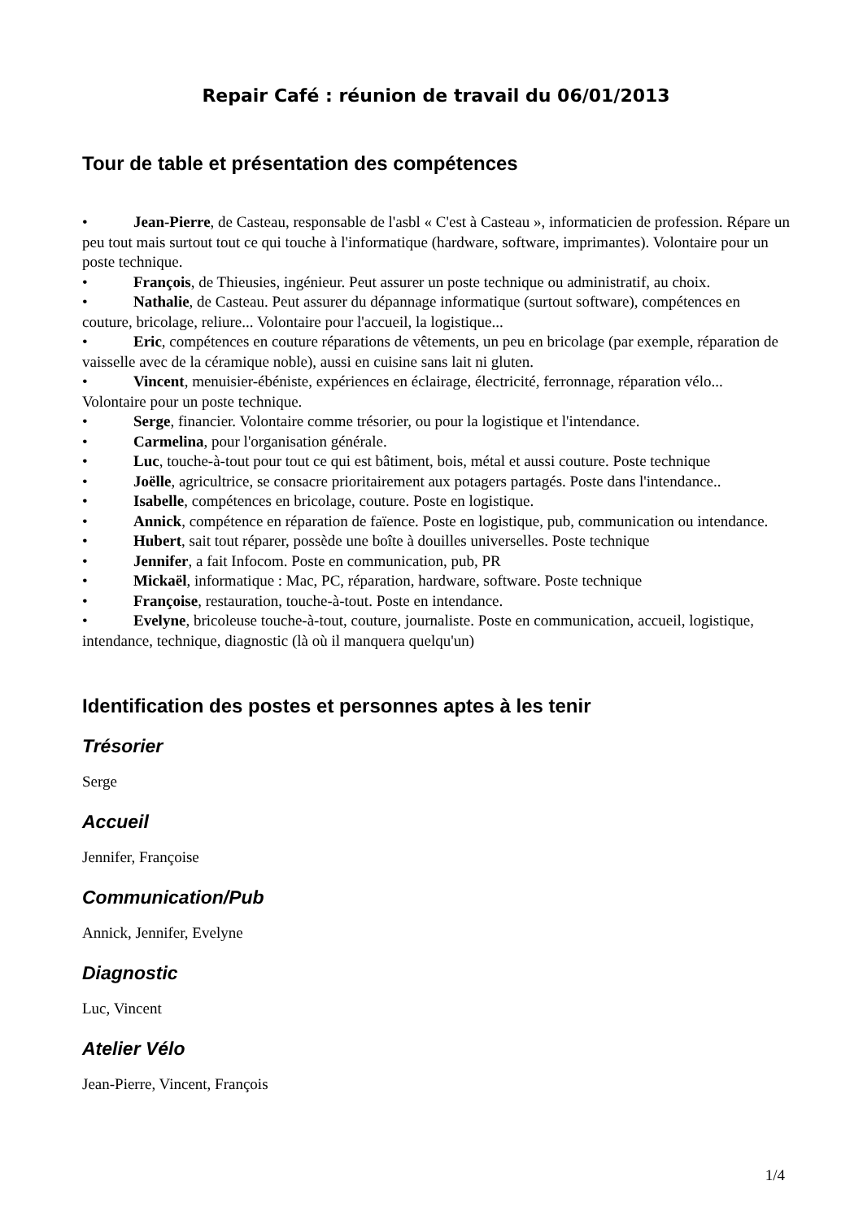Repair Café : réunion de travail du 06/01/2013
Tour de table et présentation des compétences
• Jean-Pierre, de Casteau, responsable de l'asbl « C'est à Casteau », informaticien de profession. Répare un peu tout mais surtout tout ce qui touche à l'informatique (hardware, software, imprimantes). Volontaire pour un poste technique.
• François, de Thieusies, ingénieur. Peut assurer un poste technique ou administratif, au choix.
• Nathalie, de Casteau. Peut assurer du dépannage informatique (surtout software), compétences en couture, bricolage, reliure... Volontaire pour l'accueil, la logistique...
• Eric, compétences en couture réparations de vêtements, un peu en bricolage (par exemple, réparation de vaisselle avec de la céramique noble), aussi en cuisine sans lait ni gluten.
• Vincent, menuisier-ébéniste, expériences en éclairage, électricité, ferronnage, réparation vélo... Volontaire pour un poste technique.
• Serge, financier. Volontaire comme trésorier, ou pour la logistique et l'intendance.
• Carmelina, pour l'organisation générale.
• Luc, touche-à-tout pour tout ce qui est bâtiment, bois, métal et aussi couture. Poste technique
• Joëlle, agricultrice, se consacre prioritairement aux potagers partagés. Poste dans l'intendance..
• Isabelle, compétences en bricolage, couture. Poste en logistique.
• Annick, compétence en réparation de faïence. Poste en logistique, pub, communication ou intendance.
• Hubert, sait tout réparer, possède une boîte à douilles universelles. Poste technique
• Jennifer, a fait Infocom. Poste en communication, pub, PR
• Mickaël, informatique : Mac, PC, réparation, hardware, software. Poste technique
• Françoise, restauration, touche-à-tout. Poste en intendance.
• Evelyne, bricoleuse touche-à-tout, couture, journaliste. Poste en communication, accueil, logistique, intendance, technique, diagnostic (là où il manquera quelqu'un)
Identification des postes et personnes aptes à les tenir
Trésorier
Serge
Accueil
Jennifer, Françoise
Communication/Pub
Annick, Jennifer, Evelyne
Diagnostic
Luc, Vincent
Atelier Vélo
Jean-Pierre, Vincent, François
1/4